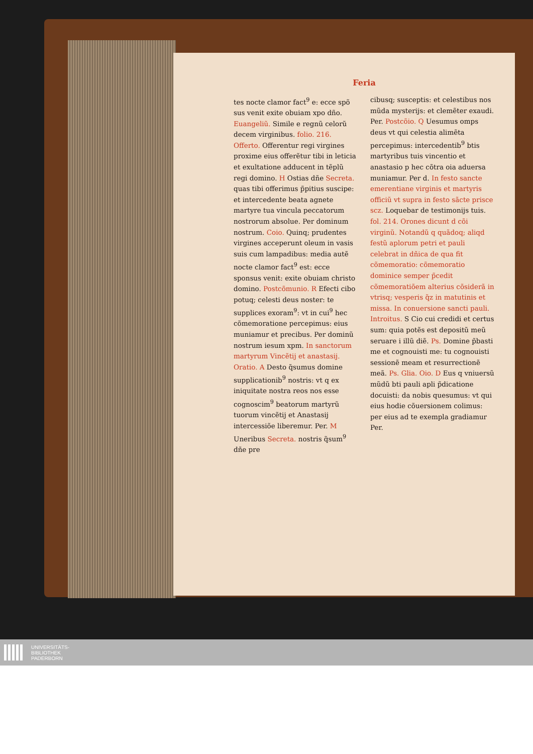Feria
tes nocte clamor fact<sup>9</sup> e: ecce spõ sus venit exite obuiam xpo dño. Euangeliũ. Simile e regnũ celorũ decem virginibus. folio. 216. Offerto. Offerentur regi virgines proxime eius offerẽtur tibi in leticia et exultatione adducent in tẽplũ regi domino. H Ostias dñe Secreta. quas tibi offerimus p̃pitius suscipe: et intercedente beata agnete martyre tua vincula peccatorum nostrorum absolue. Per dominum nostrum. Coio. Quinq; prudentes virgines acceperunt oleum in vasis suis cum lampadibus: media autẽ nocte clamor fact<sup>9</sup> est: ecce sponsus venit: exite obuiam christo domino. Postcõmunio. R Efecti cibo potuq; celesti deus noster: te supplices exoram<sup>9</sup>: vt in cui<sup>9</sup> hec cõmemoratione percepimus: eius muniamur et precibus. Per dominũ nostrum iesum xpm. In sanctorum martyrum Vincẽtij et anastasij. Oratio. A Desto q̃sumus domine supplicationib<sup>9</sup> nostris: vt q ex iniquitate nostra reos nos esse cognoscim<sup>9</sup> beatorum martyrũ tuorum vincẽtij et Anastasij intercessiõe liberemur. Per. M Uneribus Secreta. nostris q̃sum<sup>9</sup> dñe pre
cibusq; susceptis: et celestibus nos mũda mysterijs: et clemẽter exaudi. Per. Postcõio. Q Uesumus omps deus vt qui celestia alimẽta percepimus: intercedentib<sup>9</sup> btis martyribus tuis vincentio et anastasio p hec cõtra oia aduersa muniamur. Per d. In festo sancte emerentiane virginis et martyris officiũ vt supra in festo sãcte prisce scz. Loquebar de testimonijs tuis. fol. 214. Orones dicunt d cõi virginũ. Notandũ q quãdoq; aliqd festũ aplorum petri et pauli celebrat in dñica de qua fit cõmemoratio: cõmemoratio dominice semper p̃cedit cõmemoratiõem alterius cõsiderã in vtrisq; vesperis q̃z in matutinis et missa. In conuersione sancti pauli. Introitus. S Cio cui credidi et certus sum: quia potẽs est depositũ meũ seruare i illũ diẽ. Ps. Domine p̃basti me et cognouisti me: tu cognouisti sessionẽ meam et resurrectionẽ meã. Ps. Glia. Oio. D Eus q vniuersũ mũdũ bti pauli apli p̃dicatione docuisti: da nobis quesumus: vt qui eius hodie cõuersionem colimus: per eius ad te exempla gradiamur Per.
UNIVERSITÄTS-
BIBLIOTHEK
PADERBORN